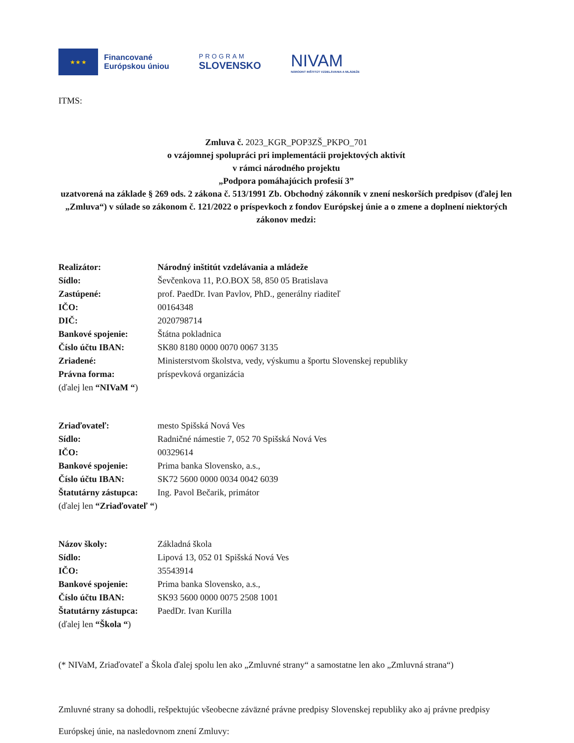★ ★ ★
Financované
Európskou úniou
PROGRAM
SLOVENSKO
NIVAM
NÁRODNÝ INŠTITÚT VZDELÁVANIA A MLÁDEŽE
ITMS:
Zmluva č. 2023_KGR_POP3ZŠ_PKPO_701
o vzájomnej spolupráci pri implementácii projektových aktivít
v rámci národného projektu
„Podpora pomáhajúcich profesií 3”
uzatvorená na základe § 269 ods. 2 zákona č. 513/1991 Zb. Obchodný zákonník v znení neskorších predpisov (ďalej len „Zmluva“) v súlade so zákonom č. 121/2022 o príspevkoch z fondov Európskej únie a o zmene a doplnení niektorých zákonov medzi:
| Realizátor: | Národný inštitút vzdelávania a mládeže |
| Sídlo: | Ševčenkova 11, P.O.BOX 58, 850 05 Bratislava |
| Zastúpené: | prof. PaedDr. Ivan Pavlov, PhD., generálny riaditeľ |
| IČO: | 00164348 |
| DIČ: | 2020798714 |
| Bankové spojenie: | Štátna pokladnica |
| Číslo účtu IBAN: | SK80 8180 0000 0070 0067 3135 |
| Zriadené: | Ministerstvom školstva, vedy, výskumu a športu Slovenskej republiky |
| Právna forma: | príspevková organizácia |
| (ďalej len “NIVaM “ ) | |
| Zriaďovateľ: | mesto Spišská Nová Ves |
| Sídlo: | Radničné námestie 7, 052 70 Spišská Nová Ves |
| IČO: | 00329614 |
| Bankové spojenie: | Prima banka Slovensko, a.s., |
| Číslo účtu IBAN: | SK72 5600 0000 0034 0042 6039 |
| Štatutárny zástupca: | Ing. Pavol Bečarik, primátor |
| (ďalej len “Zriaďovateľ “ ) | |
| Názov školy: | Základná škola |
| Sídlo: | Lipová 13, 052 01 Spišská Nová Ves |
| IČO: | 35543914 |
| Bankové spojenie: | Prima banka Slovensko, a.s., |
| Číslo účtu IBAN: | SK93 5600 0000 0075 2508 1001 |
| Štatutárny zástupca: | PaedDr. Ivan Kurilla |
| (ďalej len “Škola “ ) | |
(* NIVaM, Zriaďovateľ a Škola ďalej spolu len ako „Zmluvné strany“ a samostatne len ako „Zmluvná strana“)
Zmluvné strany sa dohodli, rešpektujúc všeobecne záväzné právne predpisy Slovenskej republiky ako aj právne predpisy Európskej únie, na nasledovnom znení Zmluvy: